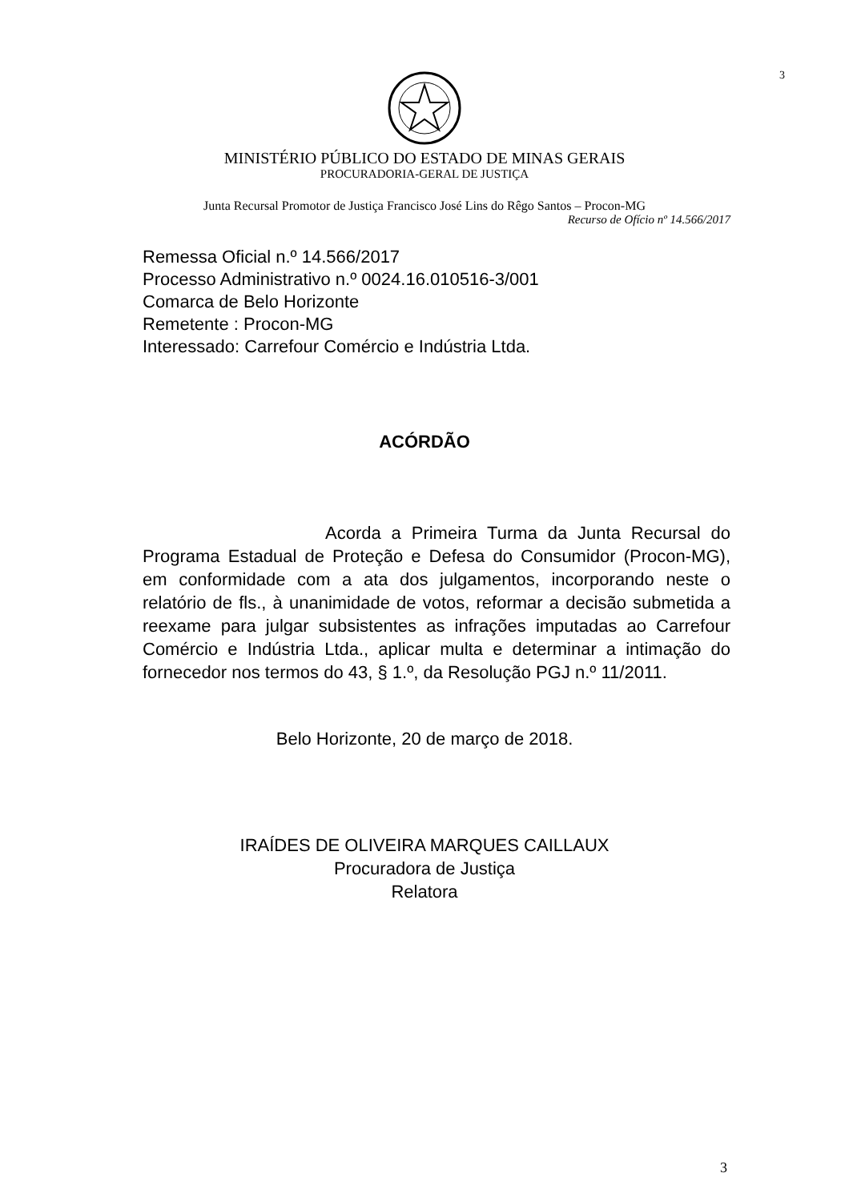3
MINISTÉRIO PÚBLICO DO ESTADO DE MINAS GERAIS
PROCURADORIA-GERAL DE JUSTIÇA
Junta Recursal Promotor de Justiça Francisco José Lins do Rêgo Santos – Procon-MG
Recurso de Ofício nº 14.566/2017
Remessa Oficial n.º 14.566/2017
Processo Administrativo n.º 0024.16.010516-3/001
Comarca de Belo Horizonte
Remetente : Procon-MG
Interessado: Carrefour Comércio e Indústria Ltda.
ACÓRDÃO
Acorda a Primeira Turma da Junta Recursal do Programa Estadual de Proteção e Defesa do Consumidor (Procon-MG), em conformidade com a ata dos julgamentos, incorporando neste o relatório de fls., à unanimidade de votos, reformar a decisão submetida a reexame para julgar subsistentes as infrações imputadas ao Carrefour Comércio e Indústria Ltda., aplicar multa e determinar a intimação do fornecedor nos termos do 43, § 1.º, da Resolução PGJ n.º 11/2011.
Belo Horizonte, 20 de março de 2018.
IRAÍDES DE OLIVEIRA MARQUES CAILLAUX
Procuradora de Justiça
Relatora
3